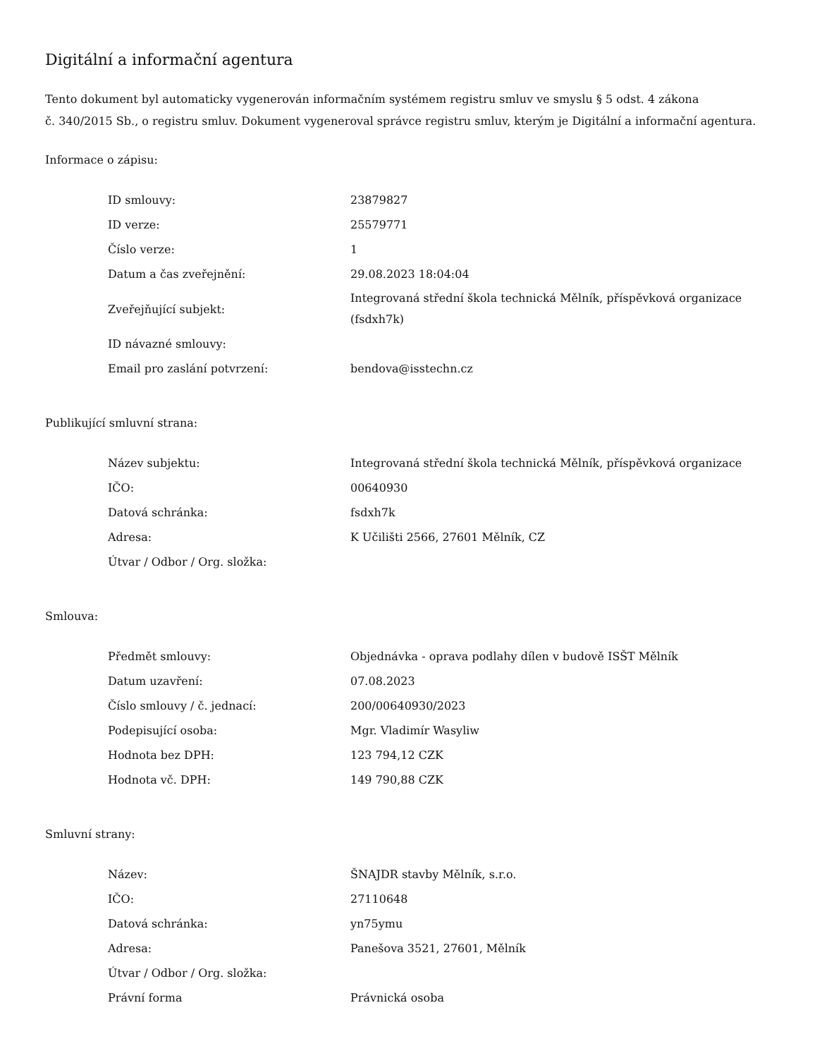Digitální a informační agentura
Tento dokument byl automaticky vygenerován informačním systémem registru smluv ve smyslu § 5 odst. 4 zákona
č. 340/2015 Sb., o registru smluv. Dokument vygeneroval správce registru smluv, kterým je Digitální a informační agentura.
Informace o zápisu:
| ID smlouvy: | 23879827 |
| ID verze: | 25579771 |
| Číslo verze: | 1 |
| Datum a čas zveřejnění: | 29.08.2023 18:04:04 |
| Zveřejňující subjekt: | Integrovaná střední škola technická Mělník, příspěvková organizace (fsdxh7k) |
| ID návazné smlouvy: | |
| Email pro zaslání potvrzení: | bendova@isstechn.cz |
Publikující smluvní strana:
| Název subjektu: | Integrovaná střední škola technická Mělník, příspěvková organizace |
| IČO: | 00640930 |
| Datová schránka: | fsdxh7k |
| Adresa: | K Učilišti 2566, 27601 Mělník, CZ |
| Útvar / Odbor / Org. složka: | |
Smlouva:
| Předmět smlouvy: | Objednávka - oprava podlahy dílen v budově ISŠT Mělník |
| Datum uzavření: | 07.08.2023 |
| Číslo smlouvy / č. jednací: | 200/00640930/2023 |
| Podepisující osoba: | Mgr. Vladimír Wasyliw |
| Hodnota bez DPH: | 123 794,12 CZK |
| Hodnota vč. DPH: | 149 790,88 CZK |
Smluvní strany:
| Název: | ŠNAJDR stavby Mělník, s.r.o. |
| IČO: | 27110648 |
| Datová schránka: | yn75ymu |
| Adresa: | Panešova 3521, 27601, Mělník |
| Útvar / Odbor / Org. složka: | |
| Právní forma | Právnická osoba |